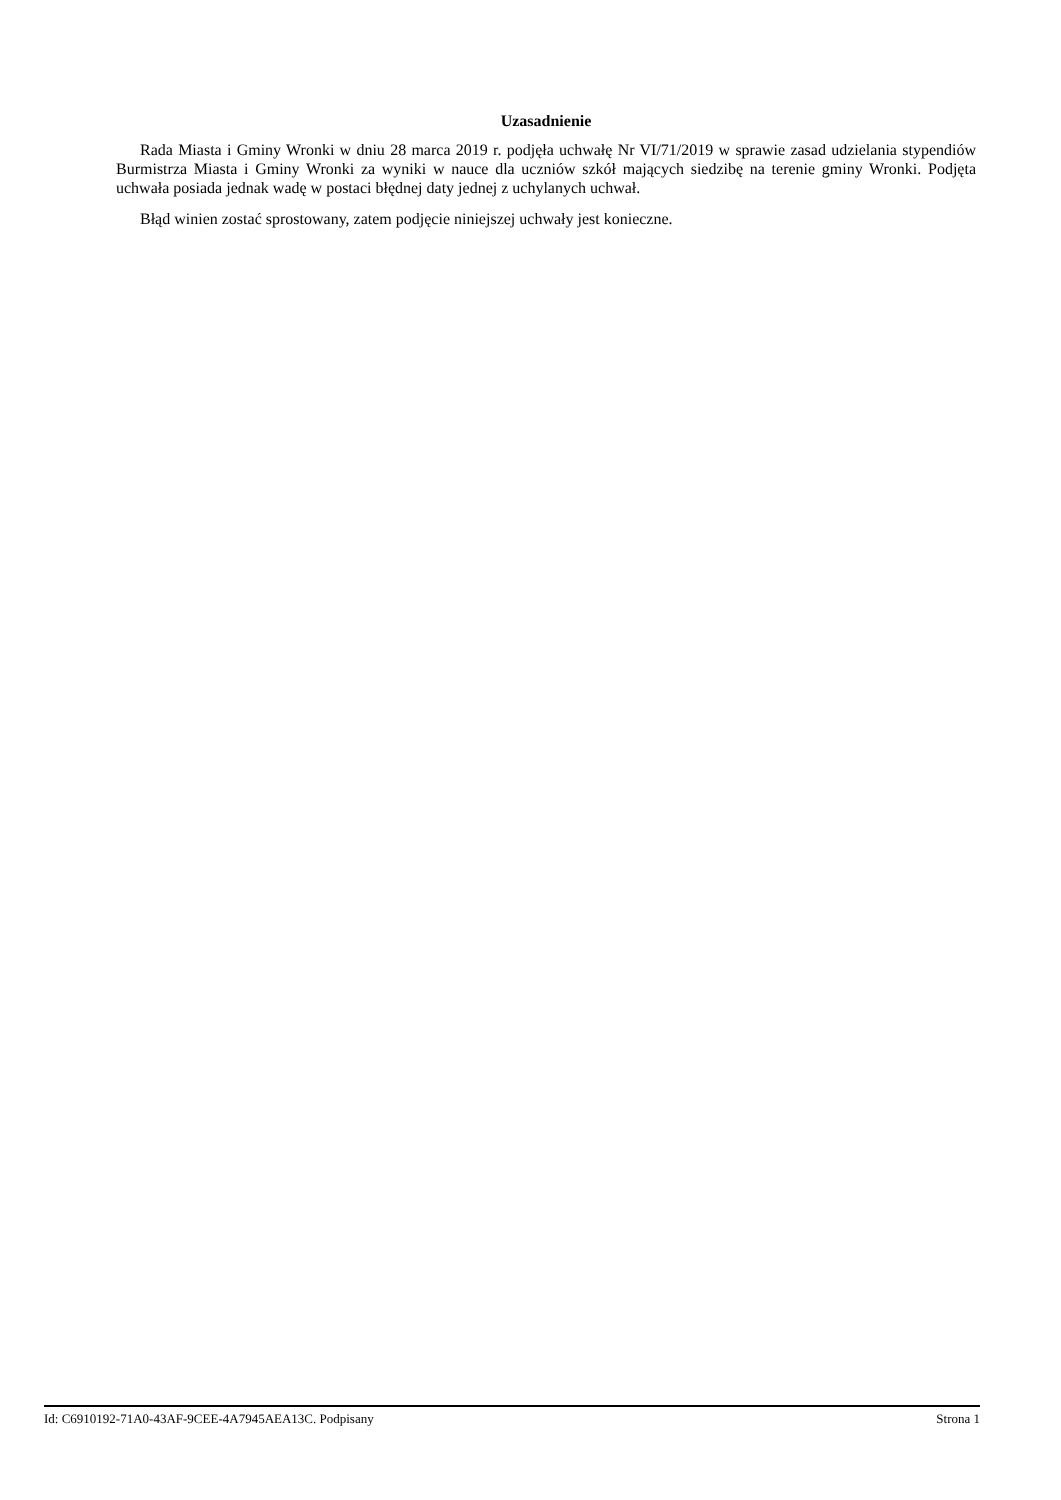Uzasadnienie
Rada Miasta i Gminy Wronki w dniu 28 marca 2019 r. podjęła uchwałę Nr VI/71/2019 w sprawie zasad udzielania stypendiów Burmistrza Miasta i Gminy Wronki za wyniki w nauce dla uczniów szkół mających siedzibę na terenie gminy Wronki. Podjęta uchwała posiada jednak wadę w postaci błędnej daty jednej z uchylanych uchwał.
Błąd winien zostać sprostowany, zatem podjęcie niniejszej uchwały jest konieczne.
Id: C6910192-71A0-43AF-9CEE-4A7945AEA13C. Podpisany Strona 1